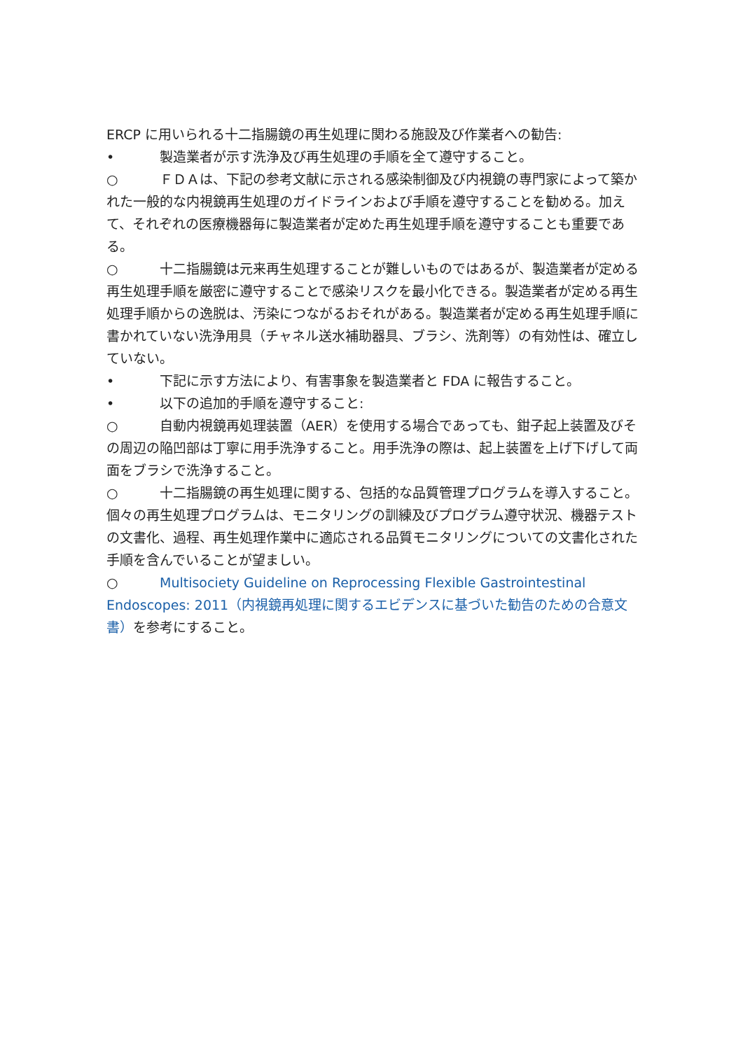ERCP に用いられる十二指腸鏡の再生処理に関わる施設及び作業者への勧告:
• 製造業者が示す洗浄及び再生処理の手順を全て遵守すること。
○ ＦＤＡは、下記の参考文献に示される感染制御及び内視鏡の専門家によって築かれた一般的な内視鏡再生処理のガイドラインおよび手順を遵守することを勧める。加えて、それぞれの医療機器毎に製造業者が定めた再生処理手順を遵守することも重要である。
○ 十二指腸鏡は元来再生処理することが難しいものではあるが、製造業者が定める再生処理手順を厳密に遵守することで感染リスクを最小化できる。製造業者が定める再生処理手順からの逸脱は、汚染につながるおそれがある。製造業者が定める再生処理手順に書かれていない洗浄用具（チャネル送水補助器具、ブラシ、洗剤等）の有効性は、確立していない。
• 下記に示す方法により、有害事象を製造業者と FDA に報告すること。
• 以下の追加的手順を遵守すること:
○ 自動内視鏡再処理装置（AER）を使用する場合であっても、鉗子起上装置及びその周辺の陥凹部は丁寧に用手洗浄すること。用手洗浄の際は、起上装置を上げ下げして両面をブラシで洗浄すること。
○ 十二指腸鏡の再生処理に関する、包括的な品質管理プログラムを導入すること。個々の再生処理プログラムは、モニタリングの訓練及びプログラム遵守状況、機器テストの文書化、過程、再生処理作業中に適応される品質モニタリングについての文書化された手順を含んでいることが望ましい。
○ Multisociety Guideline on Reprocessing Flexible Gastrointestinal Endoscopes: 2011（内視鏡再処理に関するエビデンスに基づいた勧告のための合意文書）を参考にすること。